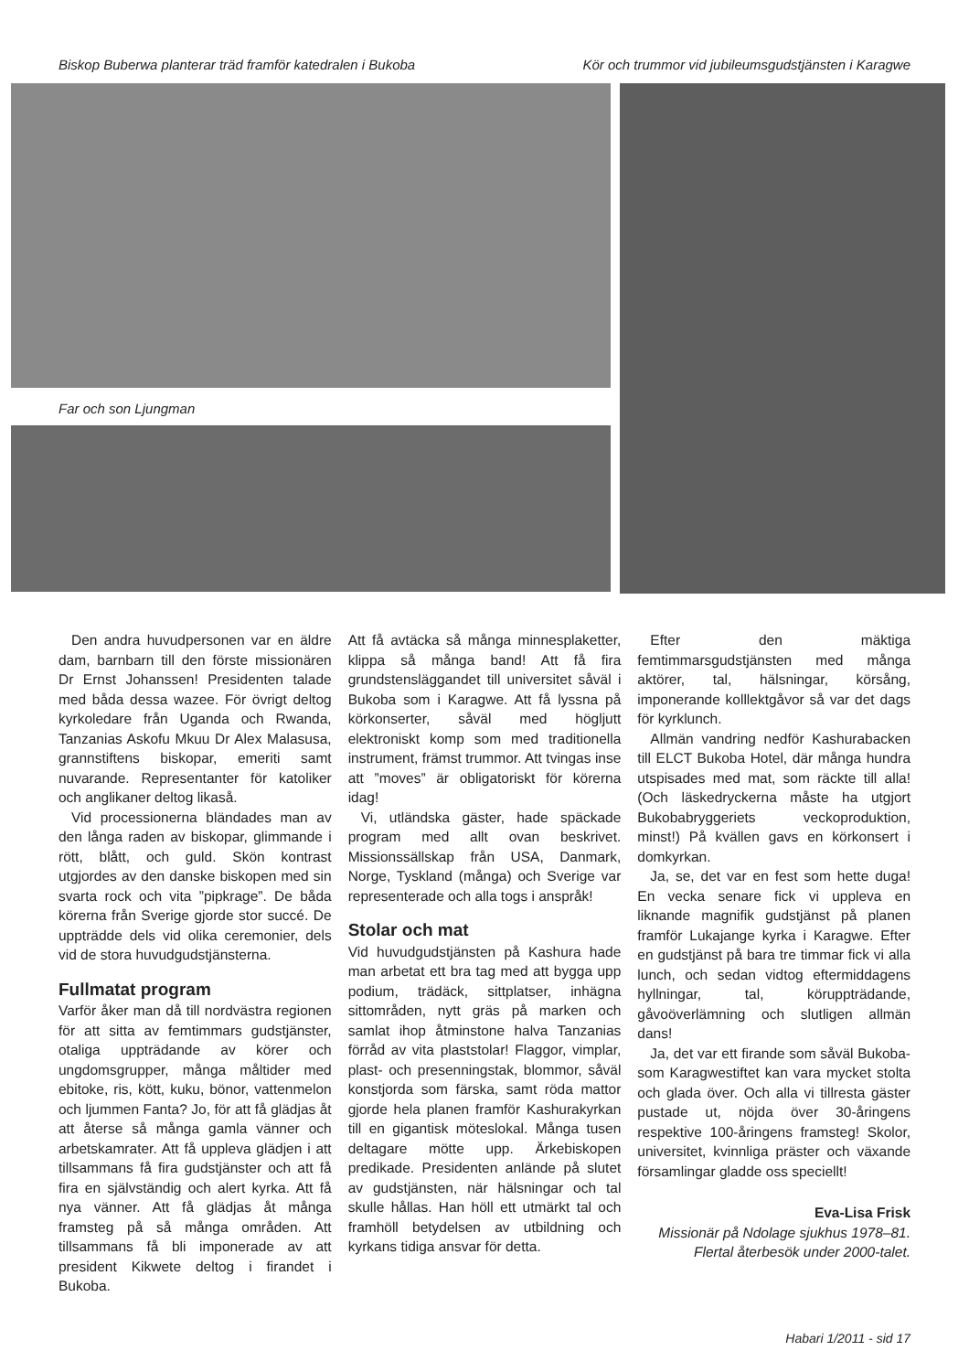Biskop Buberwa planterar träd framför katedralen i Bukoba Kör och trummor vid jubileumsgudstjänsten i Karagwe
Far och son Ljungman
Den andra huvudpersonen var en äldre dam, barnbarn till den förste missionären Dr Ernst Johanssen! Presidenten talade med båda dessa wazee. För övrigt deltog kyrkoledare från Uganda och Rwanda, Tanzanias Askofu Mkuu Dr Alex Malasusa, grannstiftens biskopar, emeriti samt nuvarande. Representanter för katoliker och anglikaner deltog likaså.
Vid processionerna bländades man av den långa raden av biskopar, glimmande i rött, blått, och guld. Skön kontrast utgjordes av den danske biskopen med sin svarta rock och vita ”pipkrage”. De båda körerna från Sverige gjorde stor succé. De uppträdde dels vid olika ceremonier, dels vid de stora huvudgudstjänsterna.
Fullmatat program
Varför åker man då till nordvästra regionen för att sitta av femtimmars gudstjänster, otaliga uppträdande av körer och ungdomsgrupper, många måltider med ebitoke, ris, kött, kuku, bönor, vattenmelon och ljummen Fanta? Jo, för att få glädjas åt att återse så många gamla vänner och arbetskamrater. Att få uppleva glädjen i att tillsammans få fira gudstjänster och att få fira en självständig och alert kyrka. Att få nya vänner. Att få glädjas åt många framsteg på så många områden. Att tillsammans få bli imponerade av att president Kikwete deltog i firandet i Bukoba.
Att få avtäcka så många minnesplaketter, klippa så många band! Att få fira grundstensläggandet till universitet såväl i Bukoba som i Karagwe. Att få lyssna på körkonserter, såväl med högljutt elektroniskt komp som med traditionella instrument, främst trummor. Att tvingas inse att ”moves” är obligatoriskt för körerna idag!
Vi, utländska gäster, hade späckade program med allt ovan beskrivet. Missionssällskap från USA, Danmark, Norge, Tyskland (många) och Sverige var representerade och alla togs i anspråk!
Stolar och mat
Vid huvudgudstjänsten på Kashura hade man arbetat ett bra tag med att bygga upp podium, trädäck, sittplatser, inhägna sittområden, nytt gräs på marken och samlat ihop åtminstone halva Tanzanias förråd av vita plaststolar! Flaggor, vimplar, plast- och presenningstak, blommor, såväl konstjorda som färska, samt röda mattor gjorde hela planen framför Kashurakyrkan till en gigantisk möteslokal. Många tusen deltagare mötte upp. Ärkebiskopen predikade. Presidenten anlände på slutet av gudstjänsten, när hälsningar och tal skulle hållas. Han höll ett utmärkt tal och framhöll betydelsen av utbildning och kyrkans tidiga ansvar för detta.
Efter den mäktiga femtimmarsgudstjänsten med många aktörer, tal, hälsningar, körsång, imponerande kolllektgåvor så var det dags för kyrklunch.
Allmän vandring nedför Kashurabacken till ELCT Bukoba Hotel, där många hundra utspisades med mat, som räckte till alla! (Och läskedryckerna måste ha utgjort Bukobabryggeriets veckoproduktion, minst!) På kvällen gavs en körkonsert i domkyrkan.
Ja, se, det var en fest som hette duga! En vecka senare fick vi uppleva en liknande magnifik gudstjänst på planen framför Lukajange kyrka i Karagwe. Efter en gudstjänst på bara tre timmar fick vi alla lunch, och sedan vidtog eftermiddagens hyllningar, tal, köruppträdande, gåvoöverlämning och slutligen allmän dans!
Ja, det var ett firande som såväl Bukoba- som Karagwestiftet kan vara mycket stolta och glada över. Och alla vi tillresta gäster pustade ut, nöjda över 30-åringens respektive 100-åringens framsteg! Skolor, universitet, kvinnliga präster och växande församlingar gladde oss speciellt!
Eva-Lisa Frisk
Missionär på Ndolage sjukhus 1978–81.
Flertal återbesök under 2000-talet.
Habari 1/2011 - sid 17